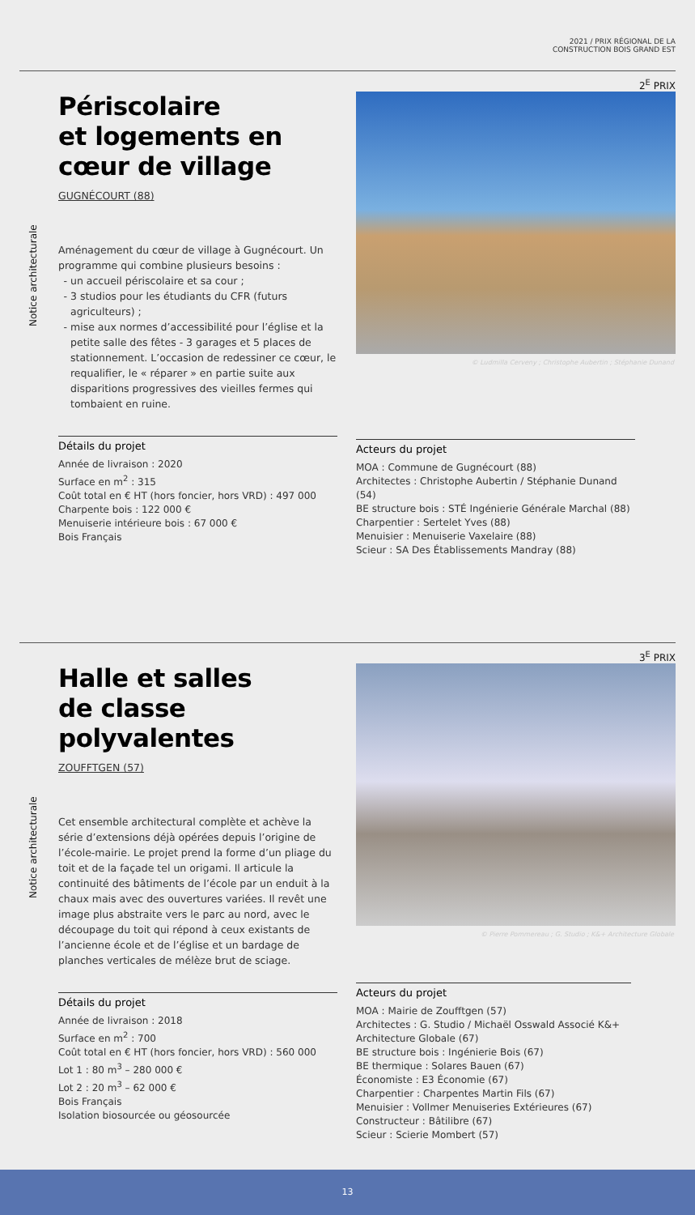2021 / PRIX RÉGIONAL DE LA
CONSTRUCTION BOIS GRAND EST
2<sup>E</sup> PRIX
Notice architecturale
Périscolaire
et logements en
cœur de village
GUGNÉCOURT (88)
Aménagement du cœur de village à Gugnécourt. Un programme qui combine plusieurs besoins :
un accueil périscolaire et sa cour ;
3 studios pour les étudiants du CFR (futurs agriculteurs) ;
mise aux normes d’accessibilité pour l’église et la petite salle des fêtes - 3 garages et 5 places de stationnement. L’occasion de redessiner ce cœur, le requalifier, le « réparer » en partie suite aux disparitions progressives des vieilles fermes qui tombaient en ruine.
Détails du projet
Année de livraison : 2020
Surface en m<sup>2</sup> : 315
Coût total en € HT (hors foncier, hors VRD) : 497 000
Charpente bois : 122 000 €
Menuiserie intérieure bois : 67 000 €
Bois Français
© Ludmilla Cerveny ; Christophe Aubertin ; Stéphanie Dunand
Acteurs du projet
MOA : Commune de Gugnécourt (88)
Architectes : Christophe Aubertin / Stéphanie Dunand (54)
BE structure bois : STÉ Ingénierie Générale Marchal (88)
Charpentier : Sertelet Yves (88)
Menuisier : Menuiserie Vaxelaire (88)
Scieur : SA Des Établissements Mandray (88)
3<sup>E</sup> PRIX
Notice architecturale
Halle et salles
de classe
polyvalentes
ZOUFFTGEN (57)
Cet ensemble architectural complète et achève la série d’extensions déjà opérées depuis l’origine de l’école-mairie. Le projet prend la forme d’un pliage du toit et de la façade tel un origami. Il articule la continuité des bâtiments de l’école par un enduit à la chaux mais avec des ouvertures variées. Il revêt une image plus abstraite vers le parc au nord, avec le découpage du toit qui répond à ceux existants de l’ancienne école et de l’église et un bardage de planches verticales de mélèze brut de sciage.
Détails du projet
Année de livraison : 2018
Surface en m<sup>2</sup> : 700
Coût total en € HT (hors foncier, hors VRD) : 560 000
Lot 1 : 80 m<sup>3</sup> – 280 000 €
Lot 2 : 20 m<sup>3</sup> – 62 000 €
Bois Français
Isolation biosourcée ou géosourcée
© Pierre Pommereau ; G. Studio ; K&+ Architecture Globale
Acteurs du projet
MOA : Mairie de Zoufftgen (57)
Architectes : G. Studio / Michaël Osswald Associé K&+ Architecture Globale (67)
BE structure bois : Ingénierie Bois (67)
BE thermique : Solares Bauen (67)
Économiste : E3 Économie (67)
Charpentier : Charpentes Martin Fils (67)
Menuisier : Vollmer Menuiseries Extérieures (67)
Constructeur : Bâtilibre (67)
Scieur : Scierie Mombert (57)
13